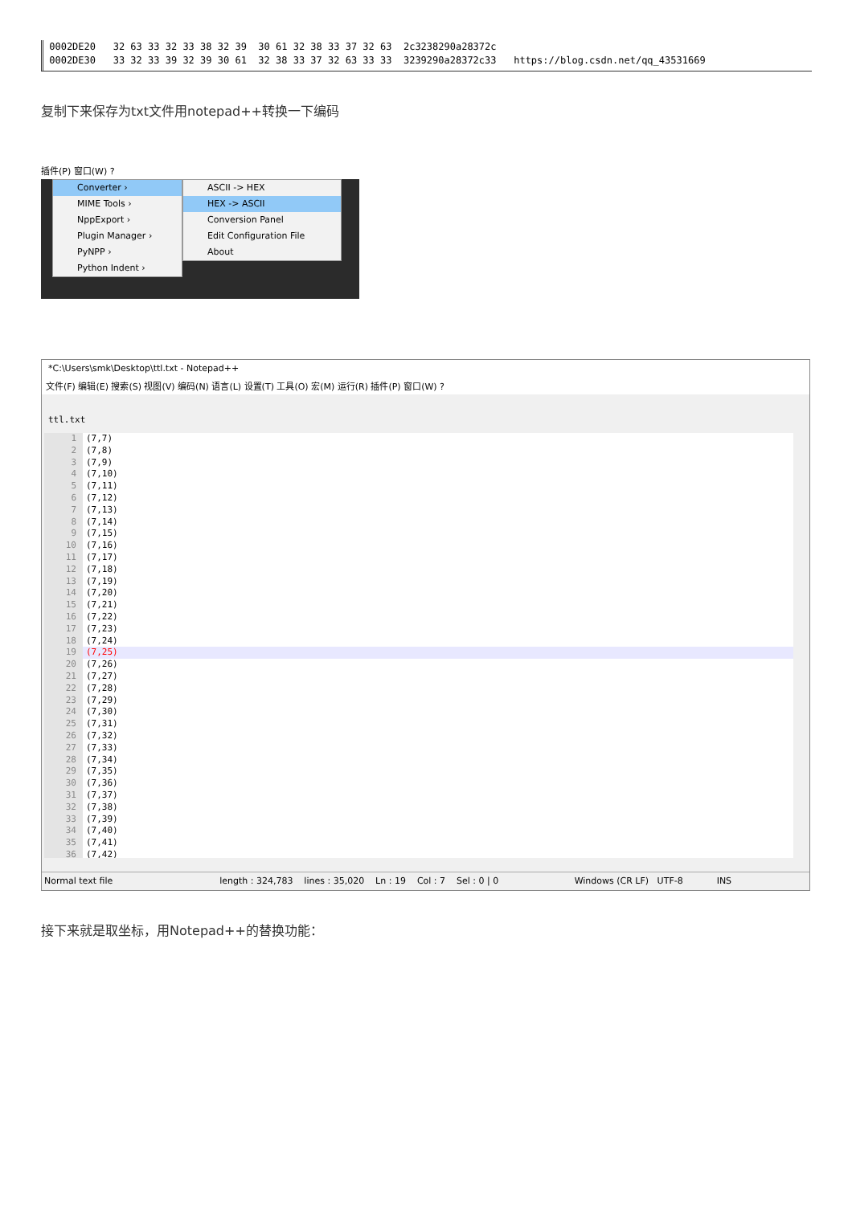0002DE20 32 63 33 32 33 38 32 39 30 61 32 38 33 37 32 63 2c3238290a28372c
0002DE30 33 32 33 39 32 39 30 61 32 38 33 37 32 63 33 33 3239290a28372c33 https://blog.csdn.net/qq_43531669
复制下来保存为txt文件用notepad++转换一下编码
插件(P) 窗口(W) ?
Converter ›
MIME Tools ›
NppExport ›
Plugin Manager ›
PyNPP ›
Python Indent ›
ASCII -> HEX
HEX -> ASCII
Conversion Panel
Edit Configuration File
About
*C:\Users\smk\Desktop\ttl.txt - Notepad++
文件(F) 编辑(E) 搜索(S) 视图(V) 编码(N) 语言(L) 设置(T) 工具(O) 宏(M) 运行(R) 插件(P) 窗口(W) ?
ttl.txt
1 (7,7)
2 (7,8)
3 (7,9)
4 (7,10)
5 (7,11)
6 (7,12)
7 (7,13)
8 (7,14)
9 (7,15)
10 (7,16)
11 (7,17)
12 (7,18)
13 (7,19)
14 (7,20)
15 (7,21)
16 (7,22)
17 (7,23)
18 (7,24)
19 (7,25)
20 (7,26)
21 (7,27)
22 (7,28)
23 (7,29)
24 (7,30)
25 (7,31)
26 (7,32)
27 (7,33)
28 (7,34)
29 (7,35)
30 (7,36)
31 (7,37)
32 (7,38)
33 (7,39)
34 (7,40)
35 (7,41)
36 (7,42)
Normal text file length : 324,783 lines : 35,020 Ln : 19 Col : 7 Sel : 0 | 0 Windows (CR LF) UTF-8 INS
接下来就是取坐标，用Notepad++的替换功能：